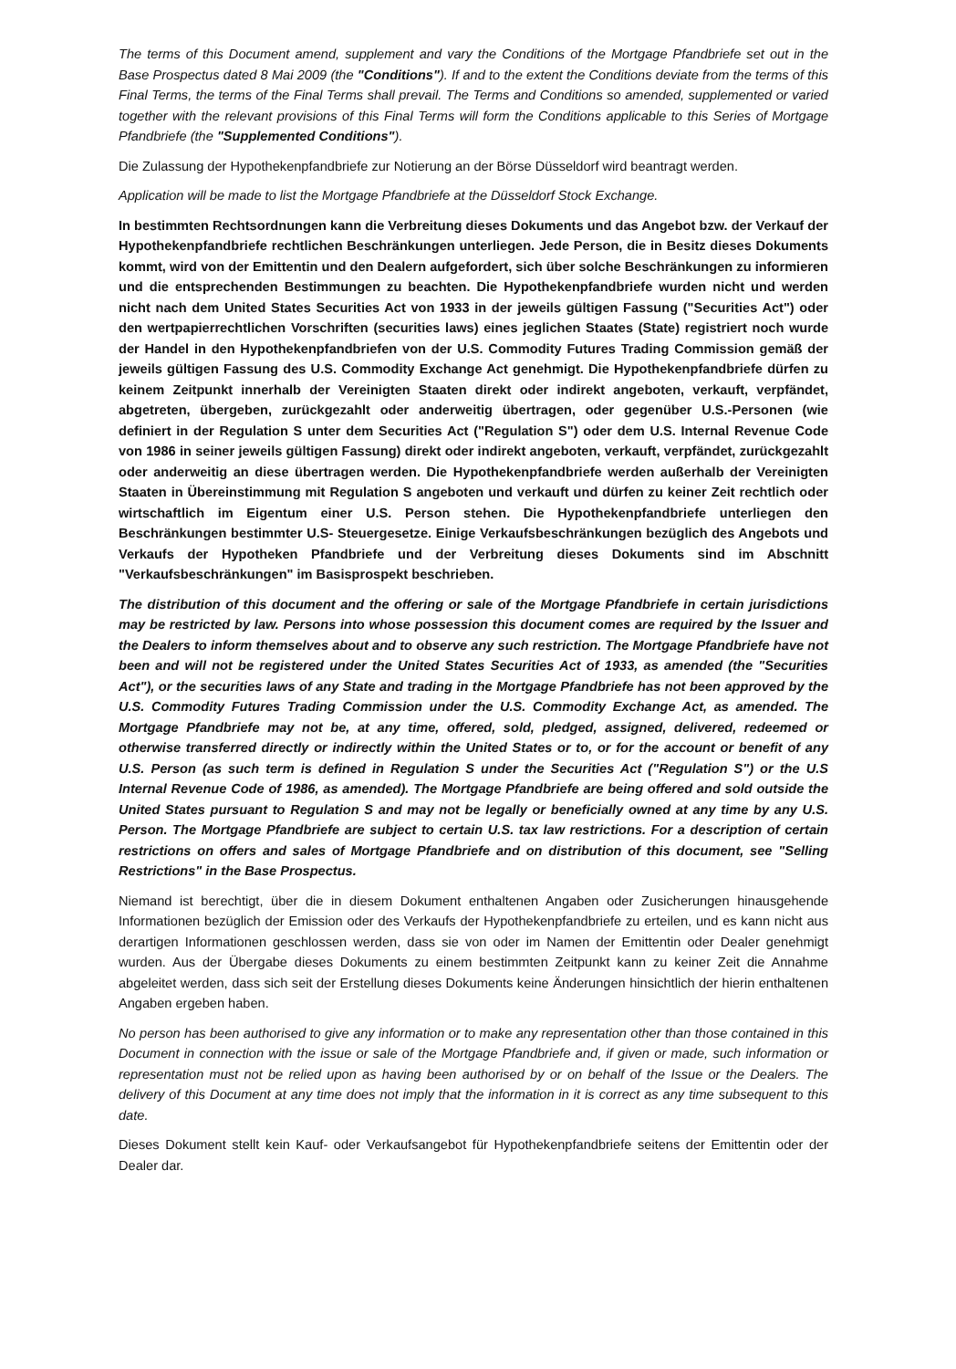The terms of this Document amend, supplement and vary the Conditions of the Mortgage Pfandbriefe set out in the Base Prospectus dated 8 Mai 2009 (the "Conditions"). If and to the extent the Conditions deviate from the terms of this Final Terms, the terms of the Final Terms shall prevail. The Terms and Conditions so amended, supplemented or varied together with the relevant provisions of this Final Terms will form the Conditions applicable to this Series of Mortgage Pfandbriefe (the "Supplemented Conditions").
Die Zulassung der Hypothekenpfandbriefe zur Notierung an der Börse Düsseldorf wird beantragt werden.
Application will be made to list the Mortgage Pfandbriefe at the Düsseldorf Stock Exchange.
In bestimmten Rechtsordnungen kann die Verbreitung dieses Dokuments und das Angebot bzw. der Verkauf der Hypothekenpfandbriefe rechtlichen Beschränkungen unterliegen. Jede Person, die in Besitz dieses Dokuments kommt, wird von der Emittentin und den Dealern aufgefordert, sich über solche Beschränkungen zu informieren und die entsprechenden Bestimmungen zu beachten. Die Hypothekenpfandbriefe wurden nicht und werden nicht nach dem United States Securities Act von 1933 in der jeweils gültigen Fassung ("Securities Act") oder den wertpapierrechtlichen Vorschriften (securities laws) eines jeglichen Staates (State) registriert noch wurde der Handel in den Hypothekenpfandbriefen von der U.S. Commodity Futures Trading Commission gemäß der jeweils gültigen Fassung des U.S. Commodity Exchange Act genehmigt. Die Hypothekenpfandbriefe dürfen zu keinem Zeitpunkt innerhalb der Vereinigten Staaten direkt oder indirekt angeboten, verkauft, verpfändet, abgetreten, übergeben, zurückgezahlt oder anderweitig übertragen, oder gegenüber U.S.-Personen (wie definiert in der Regulation S unter dem Securities Act ("Regulation S") oder dem U.S. Internal Revenue Code von 1986 in seiner jeweils gültigen Fassung) direkt oder indirekt angeboten, verkauft, verpfändet, zurückgezahlt oder anderweitig an diese übertragen werden. Die Hypothekenpfandbriefe werden außerhalb der Vereinigten Staaten in Übereinstimmung mit Regulation S angeboten und verkauft und dürfen zu keiner Zeit rechtlich oder wirtschaftlich im Eigentum einer U.S. Person stehen. Die Hypothekenpfandbriefe unterliegen den Beschränkungen bestimmter U.S- Steuergesetze. Einige Verkaufsbeschränkungen bezüglich des Angebots und Verkaufs der Hypotheken Pfandbriefe und der Verbreitung dieses Dokuments sind im Abschnitt "Verkaufsbeschränkungen" im Basisprospekt beschrieben.
The distribution of this document and the offering or sale of the Mortgage Pfandbriefe in certain jurisdictions may be restricted by law. Persons into whose possession this document comes are required by the Issuer and the Dealers to inform themselves about and to observe any such restriction. The Mortgage Pfandbriefe have not been and will not be registered under the United States Securities Act of 1933, as amended (the "Securities Act"), or the securities laws of any State and trading in the Mortgage Pfandbriefe has not been approved by the U.S. Commodity Futures Trading Commission under the U.S. Commodity Exchange Act, as amended. The Mortgage Pfandbriefe may not be, at any time, offered, sold, pledged, assigned, delivered, redeemed or otherwise transferred directly or indirectly within the United States or to, or for the account or benefit of any U.S. Person (as such term is defined in Regulation S under the Securities Act ("Regulation S") or the U.S Internal Revenue Code of 1986, as amended). The Mortgage Pfandbriefe are being offered and sold outside the United States pursuant to Regulation S and may not be legally or beneficially owned at any time by any U.S. Person. The Mortgage Pfandbriefe are subject to certain U.S. tax law restrictions. For a description of certain restrictions on offers and sales of Mortgage Pfandbriefe and on distribution of this document, see "Selling Restrictions" in the Base Prospectus.
Niemand ist berechtigt, über die in diesem Dokument enthaltenen Angaben oder Zusicherungen hinausgehende Informationen bezüglich der Emission oder des Verkaufs der Hypothekenpfandbriefe zu erteilen, und es kann nicht aus derartigen Informationen geschlossen werden, dass sie von oder im Namen der Emittentin oder Dealer genehmigt wurden. Aus der Übergabe dieses Dokuments zu einem bestimmten Zeitpunkt kann zu keiner Zeit die Annahme abgeleitet werden, dass sich seit der Erstellung dieses Dokuments keine Änderungen hinsichtlich der hierin enthaltenen Angaben ergeben haben.
No person has been authorised to give any information or to make any representation other than those contained in this Document in connection with the issue or sale of the Mortgage Pfandbriefe and, if given or made, such information or representation must not be relied upon as having been authorised by or on behalf of the Issue or the Dealers. The delivery of this Document at any time does not imply that the information in it is correct as any time subsequent to this date.
Dieses Dokument stellt kein Kauf- oder Verkaufsangebot für Hypothekenpfandbriefe seitens der Emittentin oder der Dealer dar.